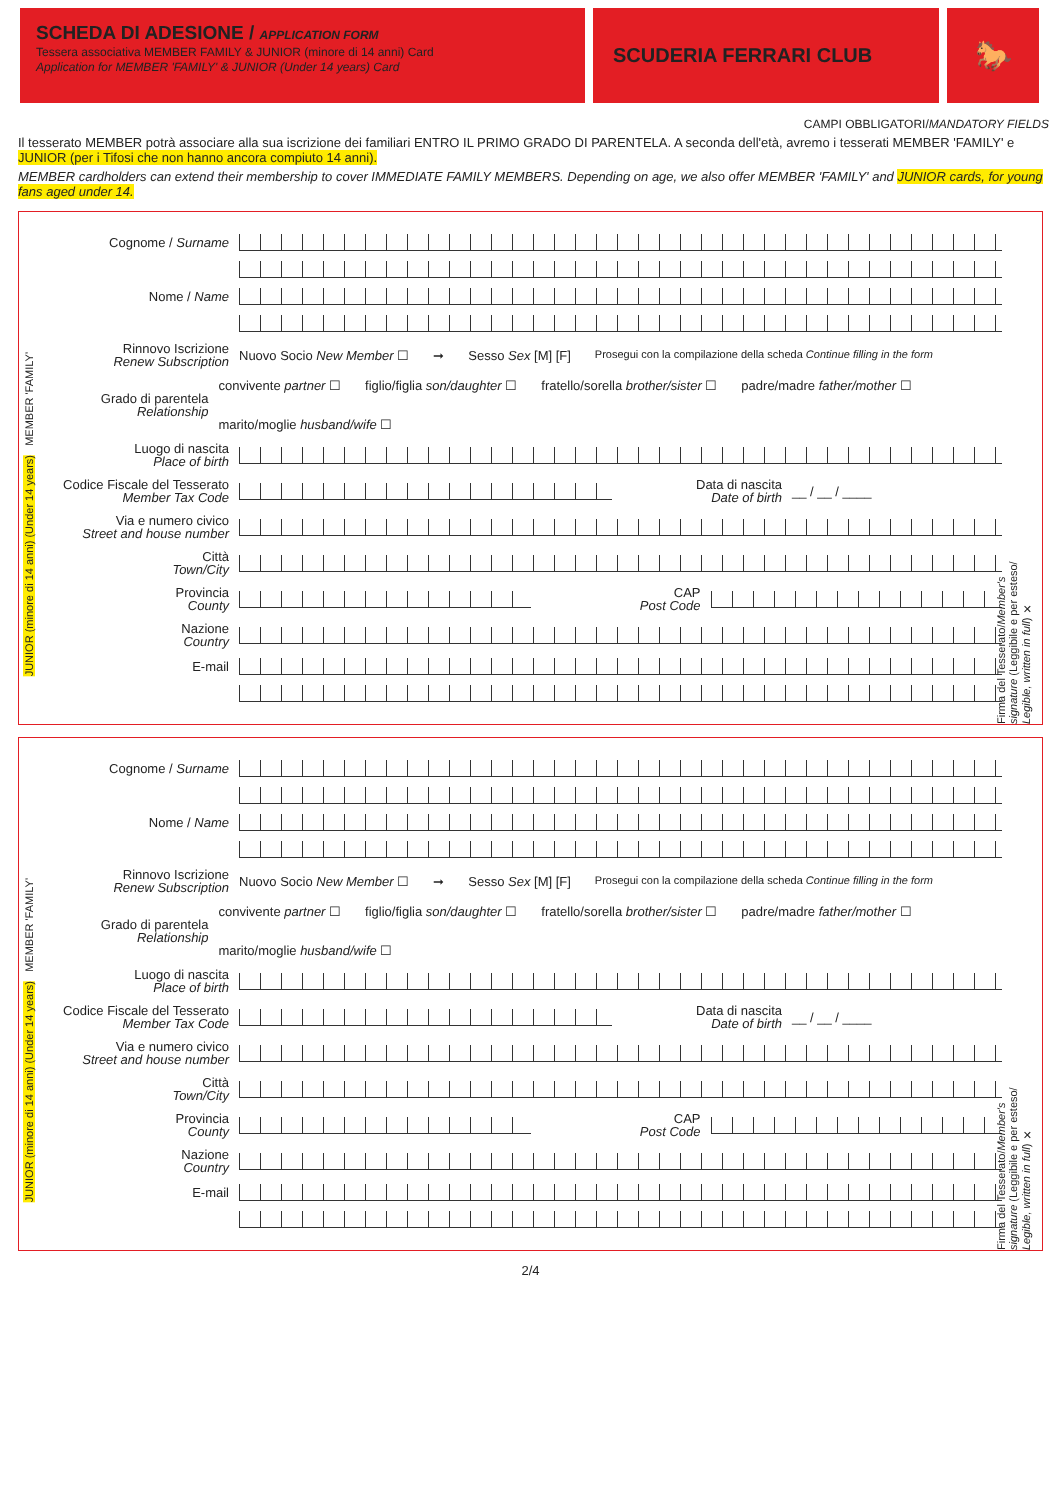SCHEDA DI ADESIONE / APPLICATION FORM
Tessera associativa MEMBER FAMILY & JUNIOR (minore di 14 anni) Card
Application for MEMBER 'FAMILY' & JUNIOR (Under 14 years) Card
SCUDERIA FERRARI CLUB
🐎
CAMPI OBBLIGATORI/MANDATORY FIELDS
Il tesserato MEMBER potrà associare alla sua iscrizione dei familiari ENTRO IL PRIMO GRADO DI PARENTELA. A seconda dell'età, avremo i tesserati MEMBER 'FAMILY' e JUNIOR (per i Tifosi che non hanno ancora compiuto 14 anni).
MEMBER cardholders can extend their membership to cover IMMEDIATE FAMILY MEMBERS. Depending on age, we also offer MEMBER 'FAMILY' and JUNIOR cards, for young fans aged under 14.
JUNIOR (minore di 14 anni) (Under 14 years) MEMBER 'FAMILY'
Firma del Tesserato/Member's signature (Leggibile e per esteso/ Legible, written in full) ✕
Cognome / Surname
Nome / Name
Rinnovo Iscrizione
Renew Subscription
Nuovo Socio New Member ☐ ➞ Sesso Sex [M] [F] Prosegui con la compilazione della scheda Continue filling in the form
Grado di parentela
Relationship
convivente partner ☐ figlio/figlia son/daughter ☐ fratello/sorella brother/sister ☐ padre/madre father/mother ☐ marito/moglie husband/wife ☐
Luogo di nascita
Place of birth
Codice Fiscale del Tesserato
Member Tax Code
Data di nascita
Date of birth
__ / __ / ____
Via e numero civico
Street and house number
Città
Town/City
Provincia
County
CAP
Post Code
Nazione
Country
E-mail
JUNIOR (minore di 14 anni) (Under 14 years) MEMBER 'FAMILY'
Firma del Tesserato/Member's signature (Leggibile e per esteso/ Legible, written in full) ✕
Cognome / Surname
Nome / Name
Rinnovo Iscrizione
Renew Subscription
Nuovo Socio New Member ☐ ➞ Sesso Sex [M] [F] Prosegui con la compilazione della scheda Continue filling in the form
Grado di parentela
Relationship
convivente partner ☐ figlio/figlia son/daughter ☐ fratello/sorella brother/sister ☐ padre/madre father/mother ☐ marito/moglie husband/wife ☐
Luogo di nascita
Place of birth
Codice Fiscale del Tesserato
Member Tax Code
Data di nascita
Date of birth
__ / __ / ____
Via e numero civico
Street and house number
Città
Town/City
Provincia
County
CAP
Post Code
Nazione
Country
E-mail
2/4